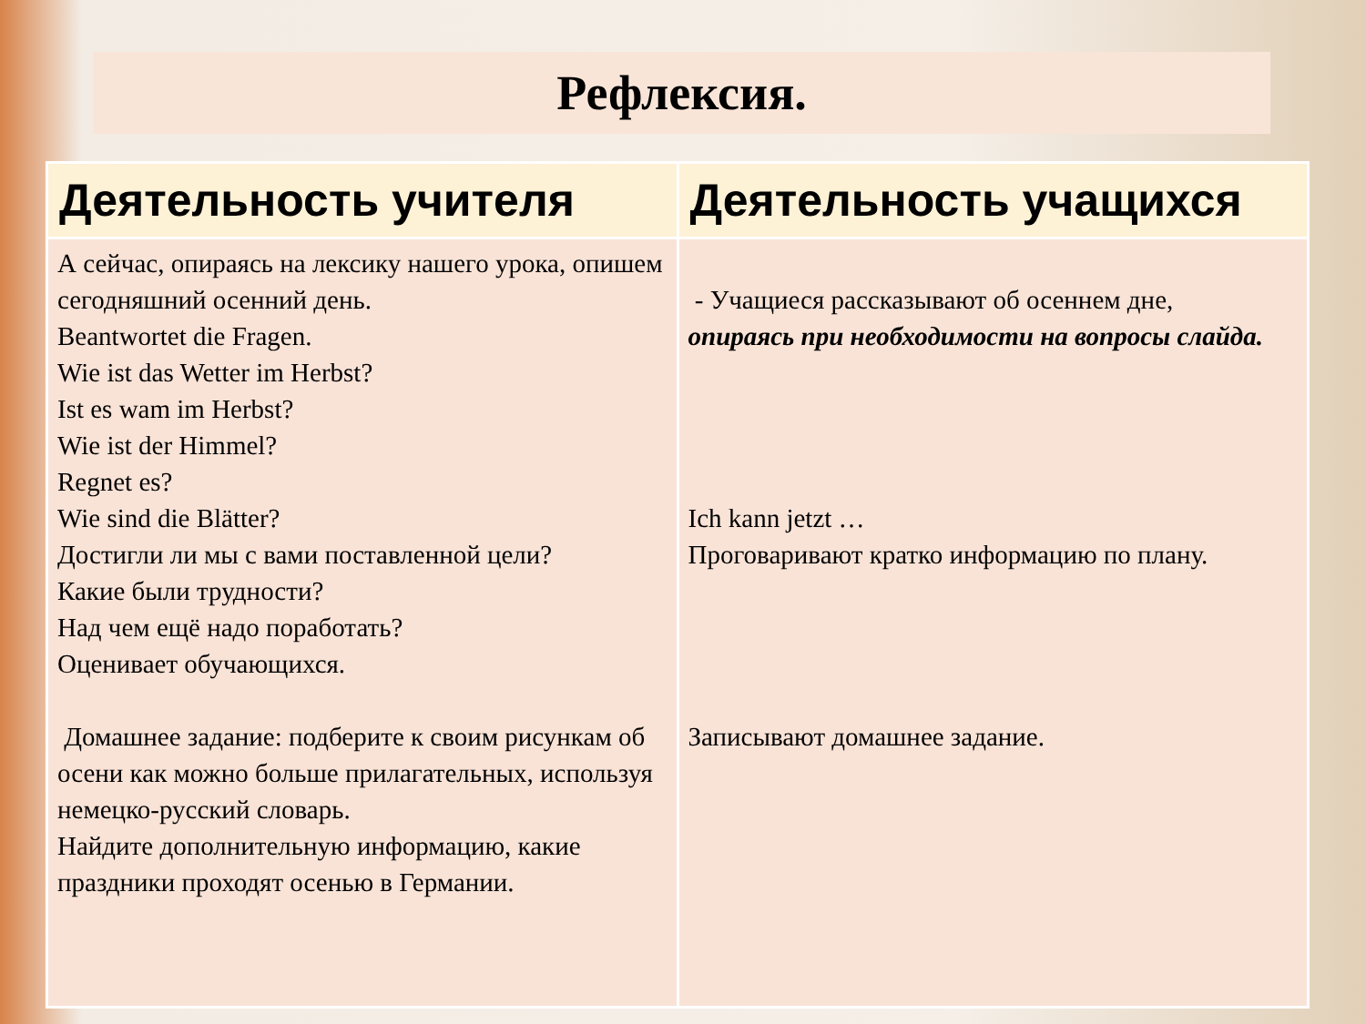Рефлексия.
| Деятельность учителя | Деятельность учащихся |
| --- | --- |
| А сейчас, опираясь на лексику нашего урока, опишем сегодняшний осенний день. Beantwortet die Fragen. Wie ist das Wetter im Herbst? Ist es wam im Herbst? Wie ist der Himmel? Regnet es? Wie sind die Blätter? Достигли ли мы с вами поставленной цели? Какие были трудности? Над чем ещё надо поработать? Оценивает обучающихся. Домашнее задание: подберите к своим рисункам об осени как можно больше прилагательных, используя немецко-русский словарь. Найдите дополнительную информацию, какие праздники проходят осенью в Германии. | - Учащиеся рассказывают об осеннем дне, опираясь при необходимости на вопросы слайда. Ich kann jetzt … Проговаривают кратко информацию по плану. Записывают домашнее задание. |